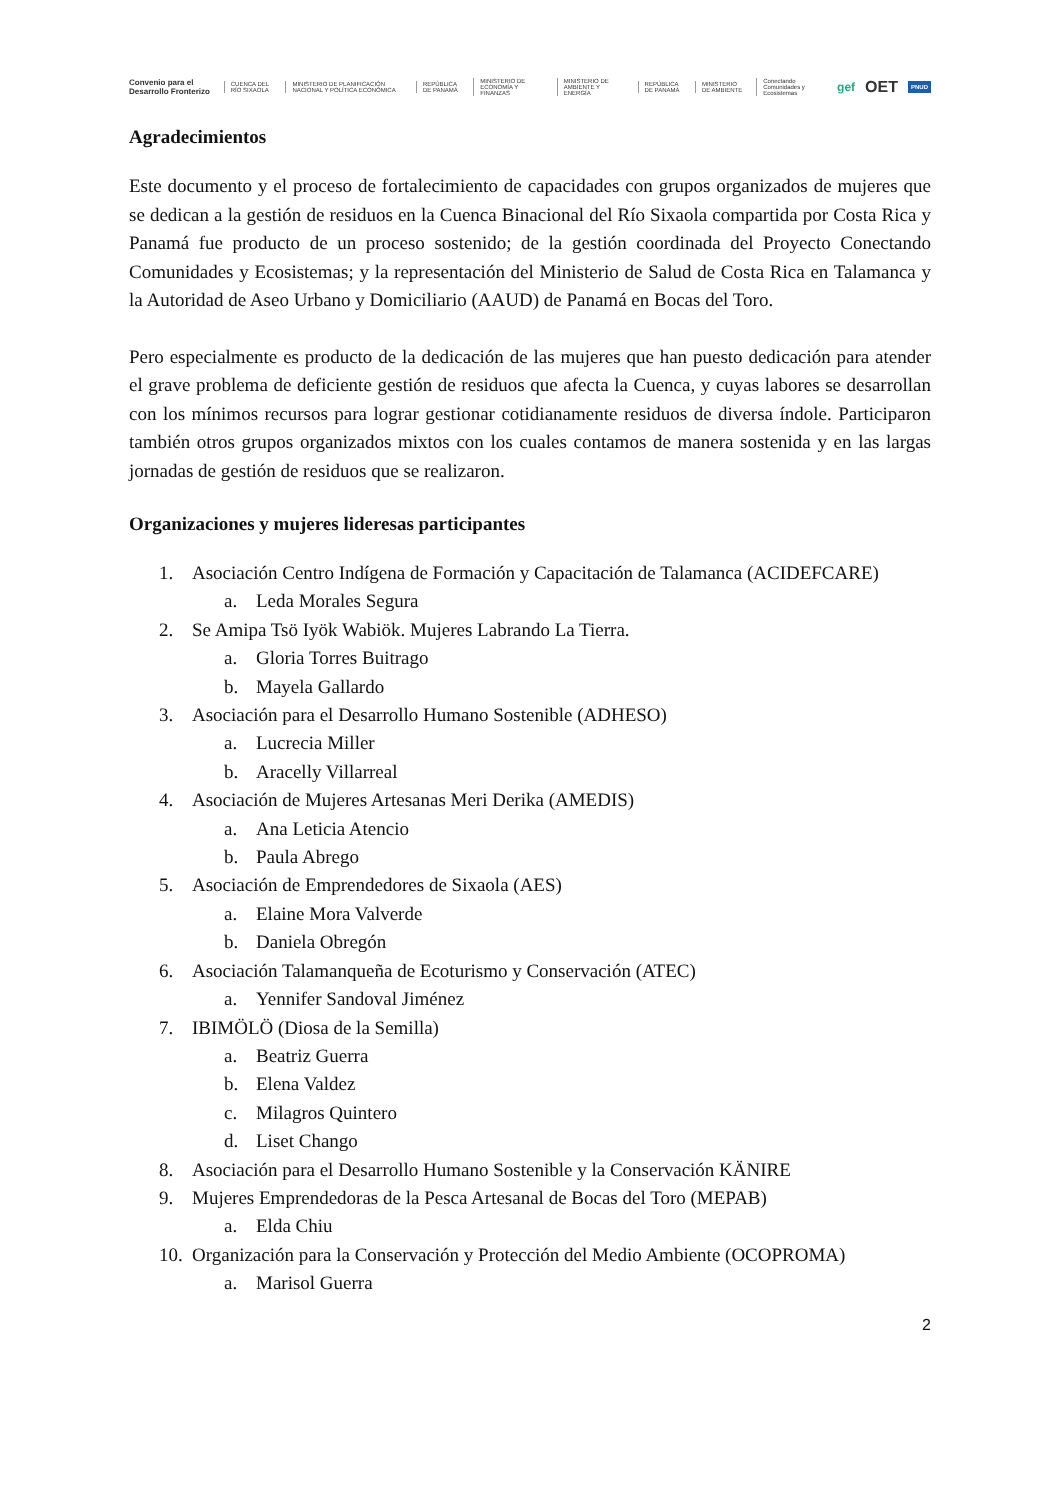Convenio para el Desarrollo Fronterizo CUENCA DEL RÍO SIXAOLA MINISTERIO DE PLANIFICACIÓN NACIONAL Y POLÍTICA ECONÓMICA REPÚBLICA DE PANAMÁ MINISTERIO DE ECONOMÍA Y FINANZAS MINISTERIO DE AMBIENTE Y ENERGÍA REPÚBLICA DE PANAMÁ MINISTERIO DE AMBIENTE Conectando Comunidades y Ecosistemas gef OET PNUD
Agradecimientos
Este documento y el proceso de fortalecimiento de capacidades con grupos organizados de mujeres que se dedican a la gestión de residuos en la Cuenca Binacional del Río Sixaola compartida por Costa Rica y Panamá fue producto de un proceso sostenido; de la gestión coordinada del Proyecto Conectando Comunidades y Ecosistemas; y la representación del Ministerio de Salud de Costa Rica en Talamanca y la Autoridad de Aseo Urbano y Domiciliario (AAUD) de Panamá en Bocas del Toro.
Pero especialmente es producto de la dedicación de las mujeres que han puesto dedicación para atender el grave problema de deficiente gestión de residuos que afecta la Cuenca, y cuyas labores se desarrollan con los mínimos recursos para lograr gestionar cotidianamente residuos de diversa índole. Participaron también otros grupos organizados mixtos con los cuales contamos de manera sostenida y en las largas jornadas de gestión de residuos que se realizaron.
Organizaciones y mujeres lideresas participantes
1. Asociación Centro Indígena de Formación y Capacitación de Talamanca (ACIDEFCARE)
a. Leda Morales Segura
2. Se Amipa Tsö Iyök Wabiök. Mujeres Labrando La Tierra.
a. Gloria Torres Buitrago
b. Mayela Gallardo
3. Asociación para el Desarrollo Humano Sostenible (ADHESO)
a. Lucrecia Miller
b. Aracelly Villarreal
4. Asociación de Mujeres Artesanas Meri Derika (AMEDIS)
a. Ana Leticia Atencio
b. Paula Abrego
5. Asociación de Emprendedores de Sixaola (AES)
a. Elaine Mora Valverde
b. Daniela Obregón
6. Asociación Talamanqueña de Ecoturismo y Conservación (ATEC)
a. Yennifer Sandoval Jiménez
7. IBIMÖLÖ (Diosa de la Semilla)
a. Beatriz Guerra
b. Elena Valdez
c. Milagros Quintero
d. Liset Chango
8. Asociación para el Desarrollo Humano Sostenible y la Conservación KÄNIRE
9. Mujeres Emprendedoras de la Pesca Artesanal de Bocas del Toro (MEPAB)
a. Elda Chiu
10.
Organización para la Conservación y Protección del Medio Ambiente (OCOPROMA)
a. Marisol Guerra
2